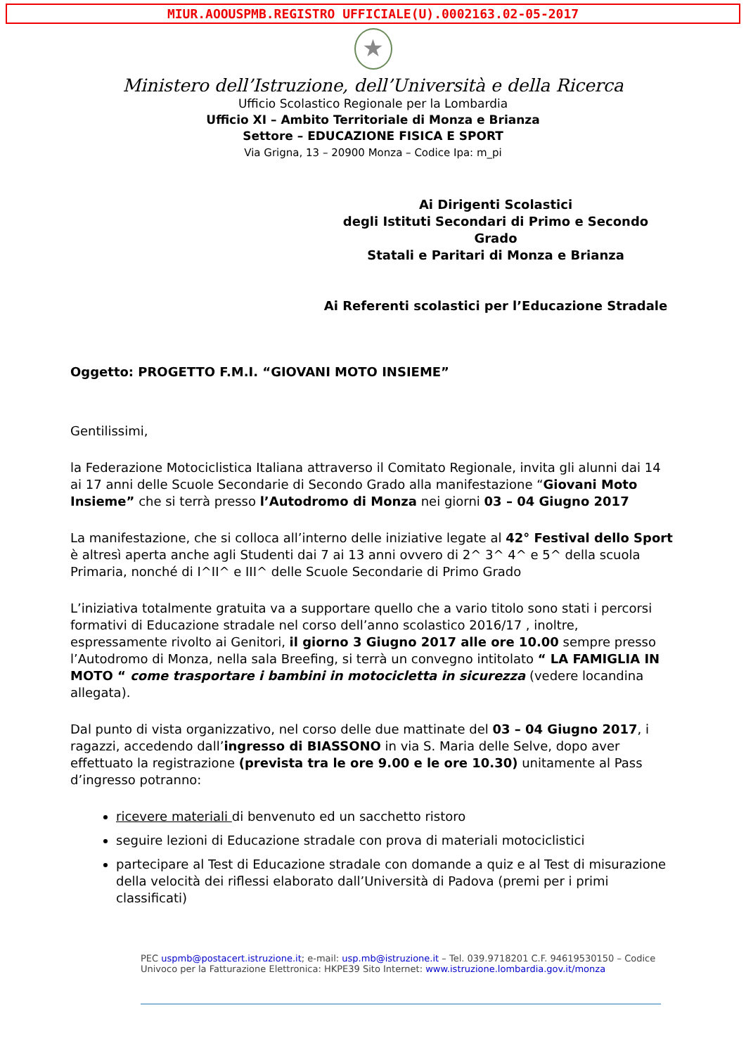MIUR.AOOUSPMB.REGISTRO UFFICIALE(U).0002163.02-05-2017
★
Ministero dell’Istruzione, dell’Università e della Ricerca
Ufficio Scolastico Regionale per la Lombardia
Ufficio XI – Ambito Territoriale di Monza e Brianza
Settore – EDUCAZIONE FISICA E SPORT
Via Grigna, 13 – 20900 Monza – Codice Ipa: m_pi
Ai Dirigenti Scolastici
degli Istituti Secondari di Primo e Secondo Grado
Statali e Paritari di Monza e Brianza
Ai Referenti scolastici per l’Educazione Stradale
Oggetto: PROGETTO F.M.I. “GIOVANI MOTO INSIEME”
Gentilissimi,
la Federazione Motociclistica Italiana attraverso il Comitato Regionale, invita gli alunni dai 14 ai 17 anni delle Scuole Secondarie di Secondo Grado alla manifestazione “Giovani Moto Insieme” che si terrà presso l’Autodromo di Monza nei giorni 03 – 04 Giugno 2017
La manifestazione, che si colloca all’interno delle iniziative legate al 42° Festival dello Sport è altresì aperta anche agli Studenti dai 7 ai 13 anni ovvero di 2^ 3^ 4^ e 5^ della scuola Primaria, nonché di I^II^ e III^ delle Scuole Secondarie di Primo Grado
L’iniziativa totalmente gratuita va a supportare quello che a vario titolo sono stati i percorsi formativi di Educazione stradale nel corso dell’anno scolastico 2016/17 , inoltre, espressamente rivolto ai Genitori, il giorno 3 Giugno 2017 alle ore 10.00 sempre presso l’Autodromo di Monza, nella sala Breefing, si terrà un convegno intitolato “ LA FAMIGLIA IN MOTO “ come trasportare i bambini in motocicletta in sicurezza (vedere locandina allegata).
Dal punto di vista organizzativo, nel corso delle due mattinate del 03 – 04 Giugno 2017, i ragazzi, accedendo dall’ingresso di BIASSONO in via S. Maria delle Selve, dopo aver effettuato la registrazione (prevista tra le ore 9.00 e le ore 10.30) unitamente al Pass d’ingresso potranno:
ricevere materiali di benvenuto ed un sacchetto ristoro
seguire lezioni di Educazione stradale con prova di materiali motociclistici
partecipare al Test di Educazione stradale con domande a quiz e al Test di misurazione della velocità dei riflessi elaborato dall’Università di Padova (premi per i primi classificati)
PEC uspmb@postacert.istruzione.it; e-mail: usp.mb@istruzione.it – Tel. 039.9718201 C.F. 94619530150 – Codice Univoco per la Fatturazione Elettronica: HKPE39 Sito Internet: www.istruzione.lombardia.gov.it/monza